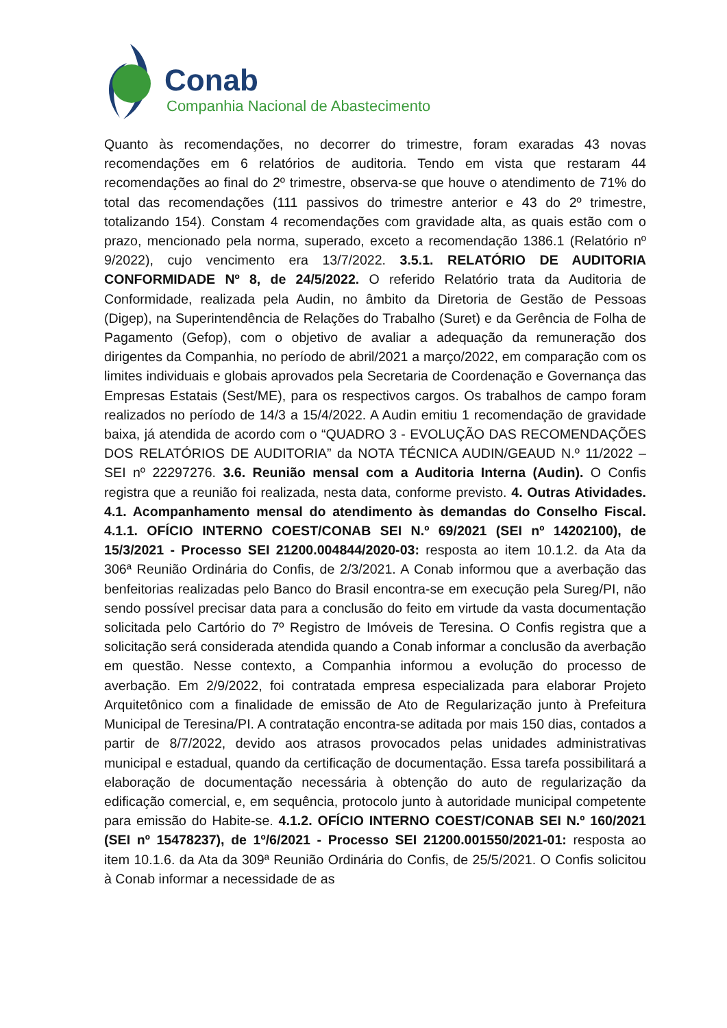Conab
Companhia Nacional de Abastecimento
Quanto às recomendações, no decorrer do trimestre, foram exaradas 43 novas recomendações em 6 relatórios de auditoria. Tendo em vista que restaram 44 recomendações ao final do 2º trimestre, observa-se que houve o atendimento de 71% do total das recomendações (111 passivos do trimestre anterior e 43 do 2º trimestre, totalizando 154). Constam 4 recomendações com gravidade alta, as quais estão com o prazo, mencionado pela norma, superado, exceto a recomendação 1386.1 (Relatório nº 9/2022), cujo vencimento era 13/7/2022. 3.5.1. RELATÓRIO DE AUDITORIA CONFORMIDADE Nº 8, de 24/5/2022. O referido Relatório trata da Auditoria de Conformidade, realizada pela Audin, no âmbito da Diretoria de Gestão de Pessoas (Digep), na Superintendência de Relações do Trabalho (Suret) e da Gerência de Folha de Pagamento (Gefop), com o objetivo de avaliar a adequação da remuneração dos dirigentes da Companhia, no período de abril/2021 a março/2022, em comparação com os limites individuais e globais aprovados pela Secretaria de Coordenação e Governança das Empresas Estatais (Sest/ME), para os respectivos cargos. Os trabalhos de campo foram realizados no período de 14/3 a 15/4/2022. A Audin emitiu 1 recomendação de gravidade baixa, já atendida de acordo com o “QUADRO 3 - EVOLUÇÃO DAS RECOMENDAÇÕES DOS RELATÓRIOS DE AUDITORIA” da NOTA TÉCNICA AUDIN/GEAUD N.º 11/2022 – SEI nº 22297276. 3.6. Reunião mensal com a Auditoria Interna (Audin). O Confis registra que a reunião foi realizada, nesta data, conforme previsto. 4. Outras Atividades. 4.1. Acompanhamento mensal do atendimento às demandas do Conselho Fiscal. 4.1.1. OFÍCIO INTERNO COEST/CONAB SEI N.º 69/2021 (SEI nº 14202100), de 15/3/2021 - Processo SEI 21200.004844/2020-03: resposta ao item 10.1.2. da Ata da 306ª Reunião Ordinária do Confis, de 2/3/2021. A Conab informou que a averbação das benfeitorias realizadas pelo Banco do Brasil encontra-se em execução pela Sureg/PI, não sendo possível precisar data para a conclusão do feito em virtude da vasta documentação solicitada pelo Cartório do 7º Registro de Imóveis de Teresina. O Confis registra que a solicitação será considerada atendida quando a Conab informar a conclusão da averbação em questão. Nesse contexto, a Companhia informou a evolução do processo de averbação. Em 2/9/2022, foi contratada empresa especializada para elaborar Projeto Arquitetônico com a finalidade de emissão de Ato de Regularização junto à Prefeitura Municipal de Teresina/PI. A contratação encontra-se aditada por mais 150 dias, contados a partir de 8/7/2022, devido aos atrasos provocados pelas unidades administrativas municipal e estadual, quando da certificação de documentação. Essa tarefa possibilitará a elaboração de documentação necessária à obtenção do auto de regularização da edificação comercial, e, em sequência, protocolo junto à autoridade municipal competente para emissão do Habite-se. 4.1.2. OFÍCIO INTERNO COEST/CONAB SEI N.º 160/2021 (SEI nº 15478237), de 1º/6/2021 - Processo SEI 21200.001550/2021-01: resposta ao item 10.1.6. da Ata da 309ª Reunião Ordinária do Confis, de 25/5/2021. O Confis solicitou à Conab informar a necessidade de as